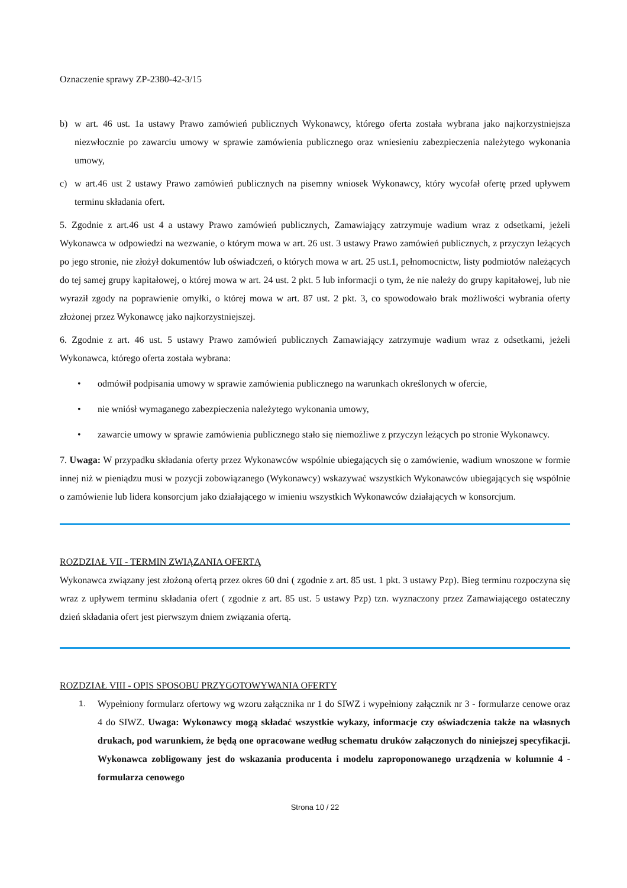Oznaczenie sprawy ZP-2380-42-3/15
b) w art. 46 ust. 1a ustawy Prawo zamówień publicznych Wykonawcy, którego oferta została wybrana jako najkorzystniejsza niezwłocznie po zawarciu umowy w sprawie zamówienia publicznego oraz wniesieniu zabezpieczenia należytego wykonania umowy,
c) w art.46 ust 2 ustawy Prawo zamówień publicznych na pisemny wniosek Wykonawcy, który wycofał ofertę przed upływem terminu składania ofert.
5. Zgodnie z art.46 ust 4 a ustawy Prawo zamówień publicznych, Zamawiający zatrzymuje wadium wraz z odsetkami, jeżeli Wykonawca w odpowiedzi na wezwanie, o którym mowa w art. 26 ust. 3 ustawy Prawo zamówień publicznych, z przyczyn leżących po jego stronie, nie złożył dokumentów lub oświadczeń, o których mowa w art. 25 ust.1, pełnomocnictw, listy podmiotów należących do tej samej grupy kapitałowej, o której mowa w art. 24 ust. 2 pkt. 5 lub informacji o tym, że nie należy do grupy kapitałowej, lub nie wyraził zgody na poprawienie omyłki, o której mowa w art. 87 ust. 2 pkt. 3, co spowodowało brak możliwości wybrania oferty złożonej przez Wykonawcę jako najkorzystniejszej.
6. Zgodnie z art. 46 ust. 5 ustawy Prawo zamówień publicznych Zamawiający zatrzymuje wadium wraz z odsetkami, jeżeli Wykonawca, którego oferta została wybrana:
• odmówił podpisania umowy w sprawie zamówienia publicznego na warunkach określonych w ofercie,
• nie wniósł wymaganego zabezpieczenia należytego wykonania umowy,
• zawarcie umowy w sprawie zamówienia publicznego stało się niemożliwe z przyczyn leżących po stronie Wykonawcy.
7. Uwaga: W przypadku składania oferty przez Wykonawców wspólnie ubiegających się o zamówienie, wadium wnoszone w formie innej niż w pieniądzu musi w pozycji zobowiązanego (Wykonawcy) wskazywać wszystkich Wykonawców ubiegających się wspólnie o zamówienie lub lidera konsorcjum jako działającego w imieniu wszystkich Wykonawców działających w konsorcjum.
ROZDZIAŁ VII - TERMIN ZWIĄZANIA OFERTĄ
Wykonawca związany jest złożoną ofertą przez okres 60 dni ( zgodnie z art. 85 ust. 1 pkt. 3 ustawy Pzp). Bieg terminu rozpoczyna się wraz z upływem terminu składania ofert ( zgodnie z art. 85 ust. 5 ustawy Pzp) tzn. wyznaczony przez Zamawiającego ostateczny dzień składania ofert jest pierwszym dniem związania ofertą.
ROZDZIAŁ VIII - OPIS SPOSOBU PRZYGOTOWYWANIA OFERTY
1. Wypełniony formularz ofertowy wg wzoru załącznika nr 1 do SIWZ i wypełniony załącznik nr 3 - formularze cenowe oraz 4 do SIWZ. Uwaga: Wykonawcy mogą składać wszystkie wykazy, informacje czy oświadczenia także na własnych drukach, pod warunkiem, że będą one opracowane według schematu druków załączonych do niniejszej specyfikacji. Wykonawca zobligowany jest do wskazania producenta i modelu zaproponowanego urządzenia w kolumnie 4 - formularza cenowego
Strona 10 / 22